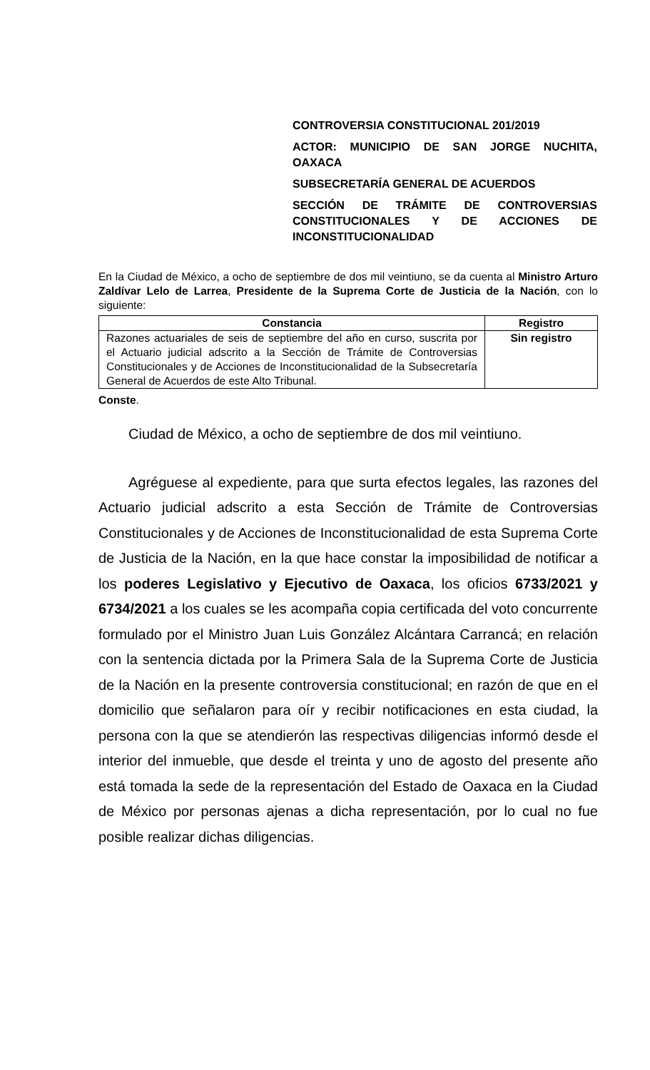CONTROVERSIA CONSTITUCIONAL 201/2019
ACTOR: MUNICIPIO DE SAN JORGE NUCHITA, OAXACA
SUBSECRETARÍA GENERAL DE ACUERDOS
SECCIÓN DE TRÁMITE DE CONTROVERSIAS CONSTITUCIONALES Y DE ACCIONES DE INCONSTITUCIONALIDAD
En la Ciudad de México, a ocho de septiembre de dos mil veintiuno, se da cuenta al Ministro Arturo Zaldívar Lelo de Larrea, Presidente de la Suprema Corte de Justicia de la Nación, con lo siguiente:
| Constancia | Registro |
| --- | --- |
| Razones actuariales de seis de septiembre del año en curso, suscrita por el Actuario judicial adscrito a la Sección de Trámite de Controversias Constitucionales y de Acciones de Inconstitucionalidad de la Subsecretaría General de Acuerdos de este Alto Tribunal. | Sin registro |
Conste.
Ciudad de México, a ocho de septiembre de dos mil veintiuno.
Agréguese al expediente, para que surta efectos legales, las razones del Actuario judicial adscrito a esta Sección de Trámite de Controversias Constitucionales y de Acciones de Inconstitucionalidad de esta Suprema Corte de Justicia de la Nación, en la que hace constar la imposibilidad de notificar a los poderes Legislativo y Ejecutivo de Oaxaca, los oficios 6733/2021 y 6734/2021 a los cuales se les acompaña copia certificada del voto concurrente formulado por el Ministro Juan Luis González Alcántara Carrancá; en relación con la sentencia dictada por la Primera Sala de la Suprema Corte de Justicia de la Nación en la presente controversia constitucional; en razón de que en el domicilio que señalaron para oír y recibir notificaciones en esta ciudad, la persona con la que se atendierón las respectivas diligencias informó desde el interior del inmueble, que desde el treinta y uno de agosto del presente año está tomada la sede de la representación del Estado de Oaxaca en la Ciudad de México por personas ajenas a dicha representación, por lo cual no fue posible realizar dichas diligencias.